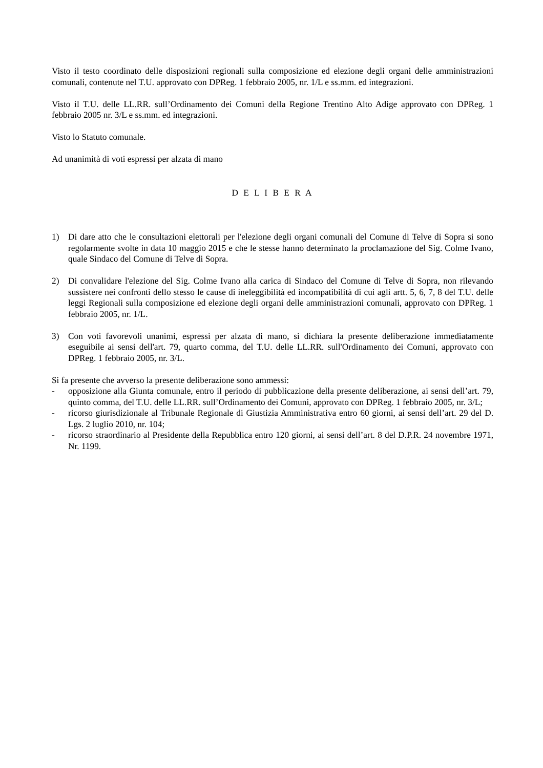Visto il testo coordinato delle disposizioni regionali sulla composizione ed elezione degli organi delle amministrazioni comunali, contenute nel T.U. approvato con DPReg. 1 febbraio 2005, nr. 1/L e ss.mm. ed integrazioni.
Visto il T.U. delle LL.RR. sull’Ordinamento dei Comuni della Regione Trentino Alto Adige approvato con DPReg. 1 febbraio 2005 nr. 3/L e ss.mm. ed integrazioni.
Visto lo Statuto comunale.
Ad unanimità di voti espressi per alzata di mano
D E L I B E R A
1) Di dare atto che le consultazioni elettorali per l'elezione degli organi comunali del Comune di Telve di Sopra si sono regolarmente svolte in data 10 maggio 2015 e che le stesse hanno determinato la proclamazione del Sig. Colme Ivano, quale Sindaco del Comune di Telve di Sopra.
2) Di convalidare l'elezione del Sig. Colme Ivano alla carica di Sindaco del Comune di Telve di Sopra, non rilevando sussistere nei confronti dello stesso le cause di ineleggibilità ed incompatibilità di cui agli artt. 5, 6, 7, 8 del T.U. delle leggi Regionali sulla composizione ed elezione degli organi delle amministrazioni comunali, approvato con DPReg. 1 febbraio 2005, nr. 1/L.
3) Con voti favorevoli unanimi, espressi per alzata di mano, si dichiara la presente deliberazione immediatamente eseguibile ai sensi dell'art. 79, quarto comma, del T.U. delle LL.RR. sull'Ordinamento dei Comuni, approvato con DPReg. 1 febbraio 2005, nr. 3/L.
Si fa presente che avverso la presente deliberazione sono ammessi:
- opposizione alla Giunta comunale, entro il periodo di pubblicazione della presente deliberazione, ai sensi dell’art. 79, quinto comma, del T.U. delle LL.RR. sull’Ordinamento dei Comuni, approvato con DPReg. 1 febbraio 2005, nr. 3/L;
- ricorso giurisdizionale al Tribunale Regionale di Giustizia Amministrativa entro 60 giorni, ai sensi dell’art. 29 del D. Lgs. 2 luglio 2010, nr. 104;
- ricorso straordinario al Presidente della Repubblica entro 120 giorni, ai sensi dell’art. 8 del D.P.R. 24 novembre 1971, Nr. 1199.